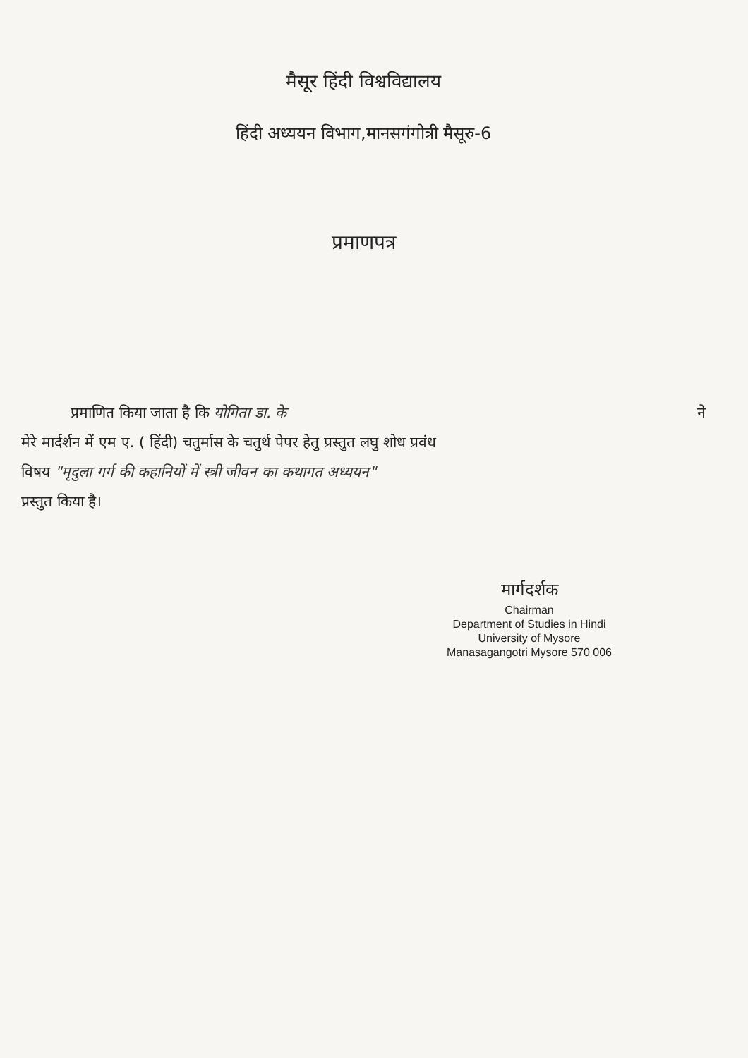मैसूर हिंदी विश्वविद्यालय
हिंदी अध्ययन विभाग,मानसगंगोत्री मैसूरु-6
प्रमाणपत्र
प्रमाणित किया जाता है कि योगिता डा. के ने
मेरे मार्दर्शन में एम ए. ( हिंदी) चतुर्मास के चतुर्थ पेपर हेतु प्रस्तुत लघु शोध प्रवंध
विषय "मृदुला गर्ग की कहानियों में स्त्री जीवन का कथागत अध्ययन"
प्रस्तुत किया है।
मार्गदर्शक
Chairman
Department of Studies in Hindi
University of Mysore
Manasagangotri Mysore 570 006